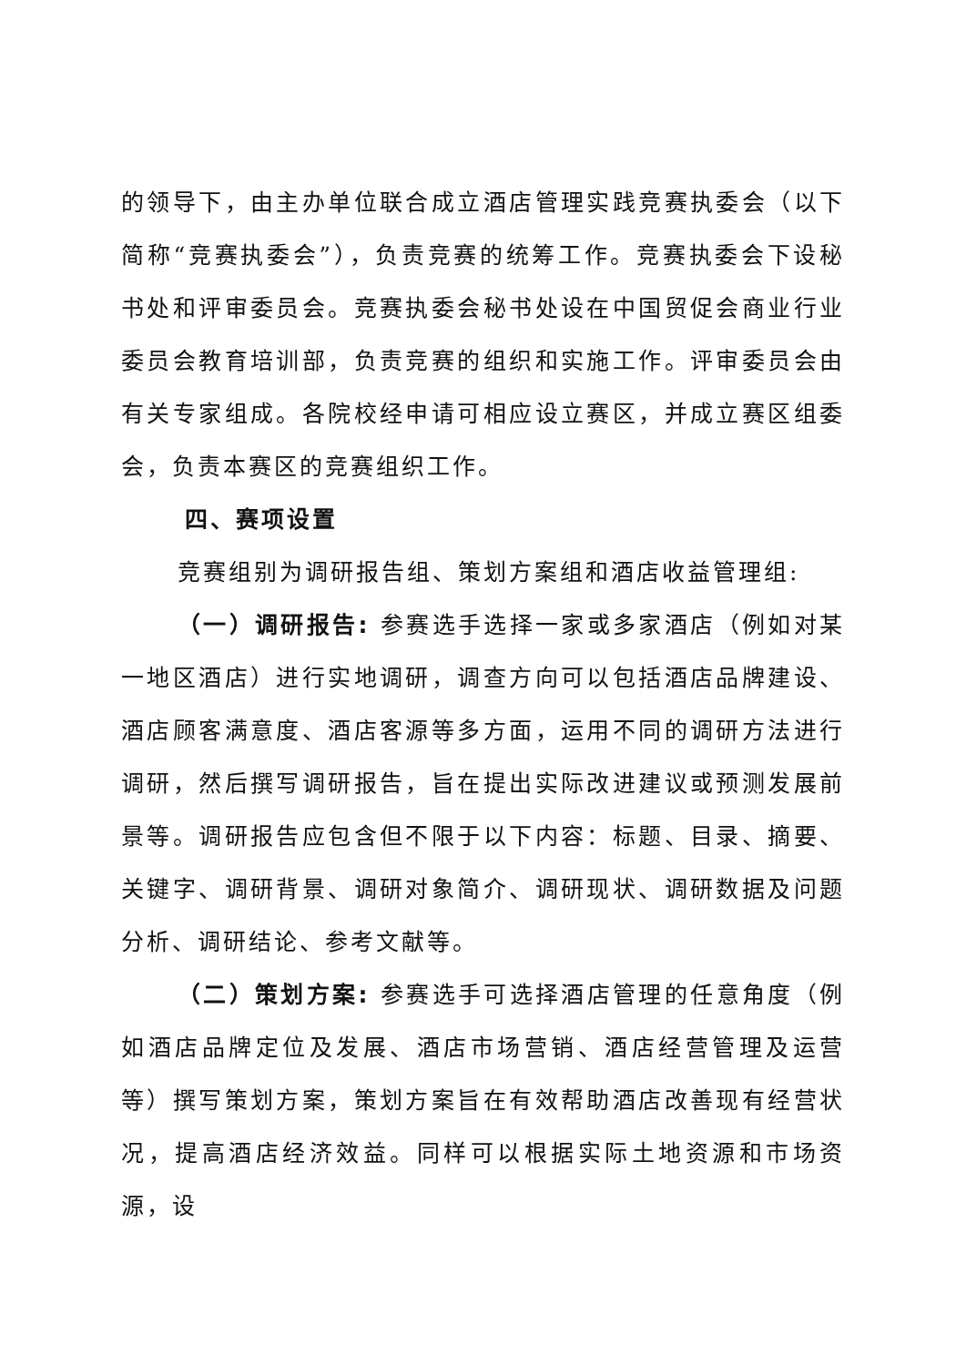的领导下，由主办单位联合成立酒店管理实践竞赛执委会（以下简称“竞赛执委会”），负责竞赛的统筹工作。竞赛执委会下设秘书处和评审委员会。竞赛执委会秘书处设在中国贸促会商业行业委员会教育培训部，负责竞赛的组织和实施工作。评审委员会由有关专家组成。各院校经申请可相应设立赛区，并成立赛区组委会，负责本赛区的竞赛组织工作。
四、赛项设置
竞赛组别为调研报告组、策划方案组和酒店收益管理组:
（一）调研报告: 参赛选手选择一家或多家酒店（例如对某一地区酒店）进行实地调研，调查方向可以包括酒店品牌建设、酒店顾客满意度、酒店客源等多方面，运用不同的调研方法进行调研，然后撰写调研报告，旨在提出实际改进建议或预测发展前景等。调研报告应包含但不限于以下内容：标题、目录、摘要、关键字、调研背景、调研对象简介、调研现状、调研数据及问题分析、调研结论、参考文献等。
（二）策划方案: 参赛选手可选择酒店管理的任意角度（例如酒店品牌定位及发展、酒店市场营销、酒店经营管理及运营等）撰写策划方案，策划方案旨在有效帮助酒店改善现有经营状况，提高酒店经济效益。同样可以根据实际土地资源和市场资源，设